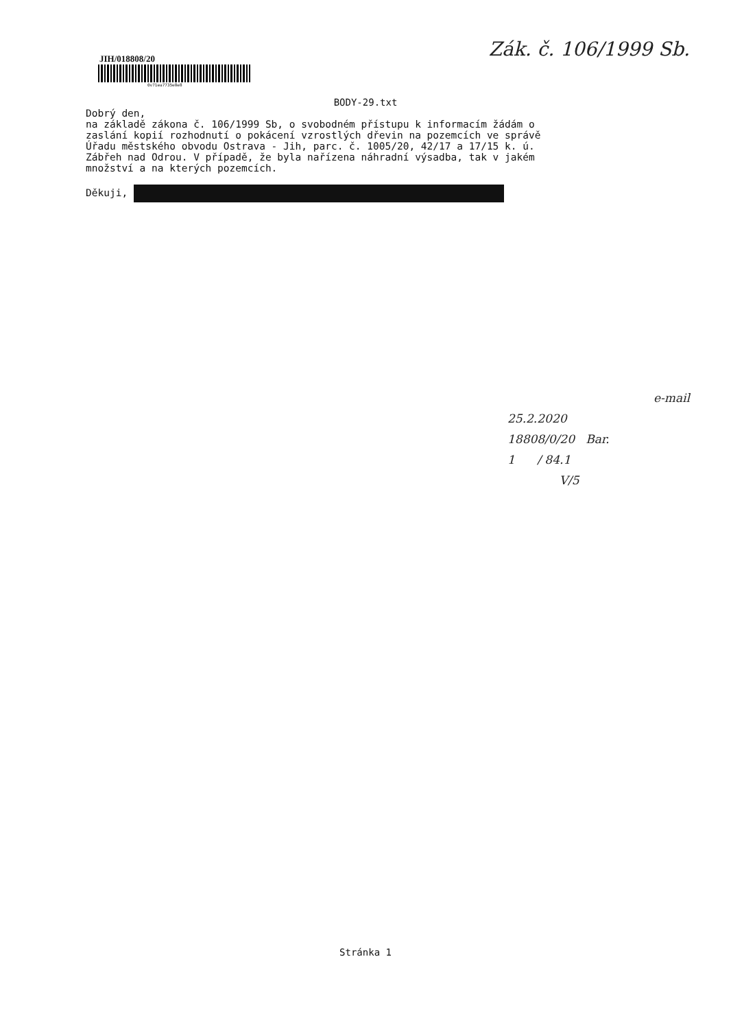Zák. č. 106/1999 Sb.
JIH/018808/20
0v71ea7735e8e8
BODY-29.txt
Dobrý den, na základě zákona č. 106/1999 Sb, o svobodném přístupu k informacím žádám o zaslání kopií rozhodnutí o pokácení vzrostlých dřevin na pozemcích ve správě Úřadu městského obvodu Ostrava - Jih, parc. č. 1005/20, 42/17 a 17/15 k. ú. Zábřeh nad Odrou. V případě, že byla nařízena náhradní výsadba, tak v jakém množství a na kterých pozemcích. Děkuji,
e-mail
25.2.2020
18808/0/20 Bar.
1 / 84.1
V/5
Stránka 1